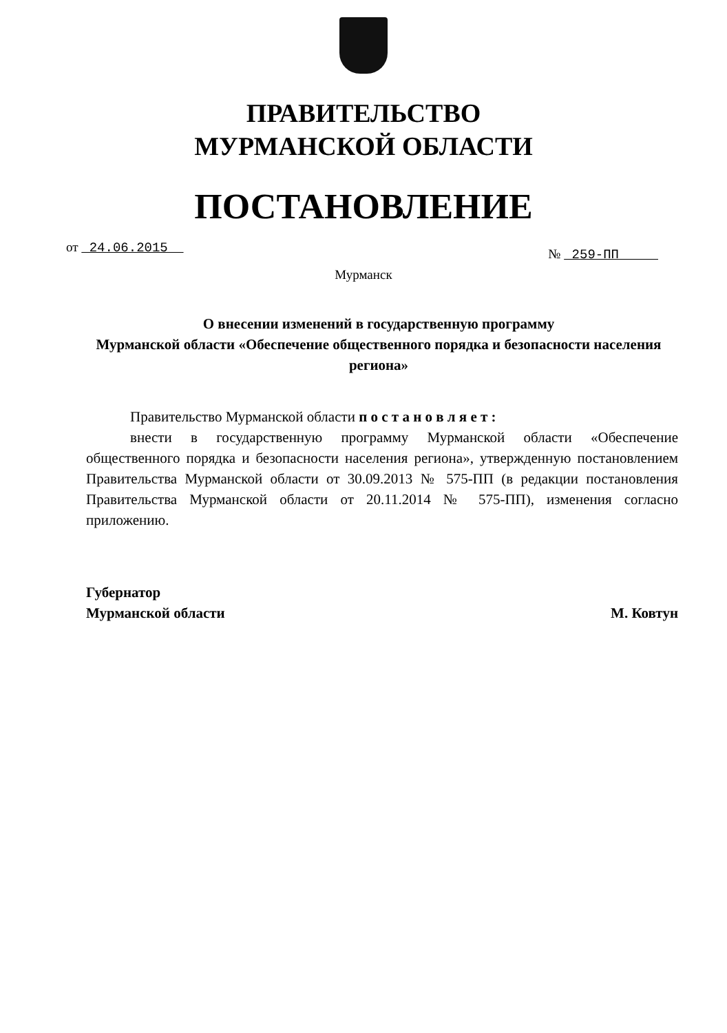ПРАВИТЕЛЬСТВО
МУРМАНСКОЙ ОБЛАСТИ
ПОСТАНОВЛЕНИЕ
от 24.06.2015 № 259-ПП
Мурманск
О внесении изменений в государственную программу
Мурманской области «Обеспечение общественного порядка и безопасности населения региона»
Правительство Мурманской области п о с т а н о в л я е т :
внести в государственную программу Мурманской области «Обеспечение общественного порядка и безопасности населения региона», утвержденную постановлением Правительства Мурманской области от 30.09.2013 № 575-ПП (в редакции постановления Правительства Мурманской области от 20.11.2014 № 575-ПП), изменения согласно приложению.
Губернатор
Мурманской области
М. Ковтун